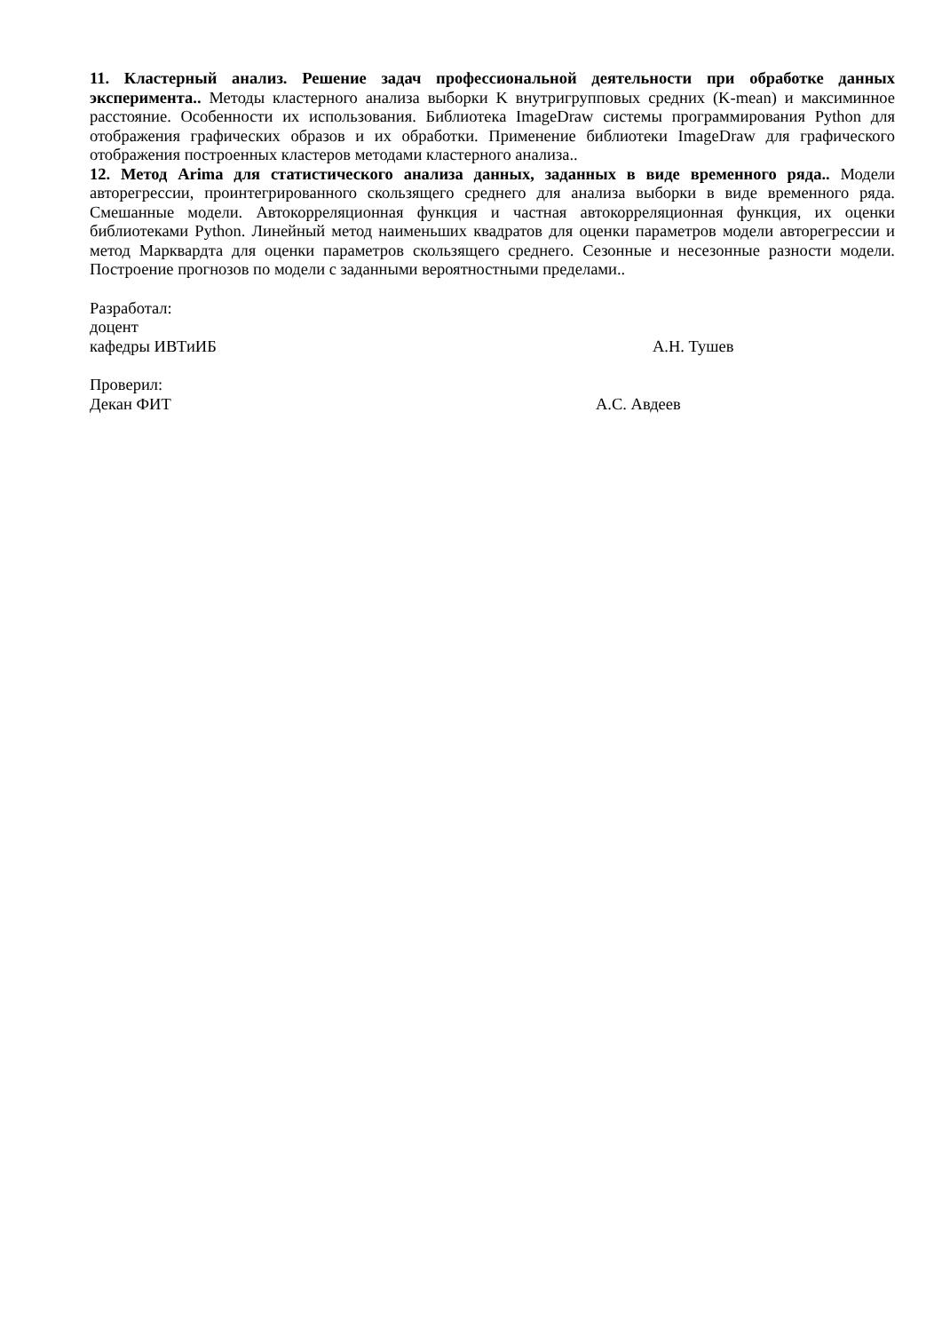11. Кластерный анализ. Решение задач профессиональной деятельности при обработке данных эксперимента.. Методы кластерного анализа выборки K внутригрупповых средних (K-mean) и максиминное расстояние. Особенности их использования. Библиотека ImageDraw системы программирования Python для отображения графических образов и их обработки. Применение библиотеки ImageDraw для графического отображения построенных кластеров методами кластерного анализа..
12. Метод Arima для статистического анализа данных, заданных в виде временного ряда.. Модели авторегрессии, проинтегрированного скользящего среднего для анализа выборки в виде временного ряда. Смешанные модели. Автокорреляционная функция и частная автокорреляционная функция, их оценки библиотеками Python. Линейный метод наименьших квадратов для оценки параметров модели авторегрессии и метод Марквардта для оценки параметров скользящего среднего. Сезонные и несезонные разности модели. Построение прогнозов по модели с заданными вероятностными пределами..
Разработал:
доцент
кафедры ИВТиИБ А.Н. Тушев
Проверил:
Декан ФИТ А.С. Авдеев